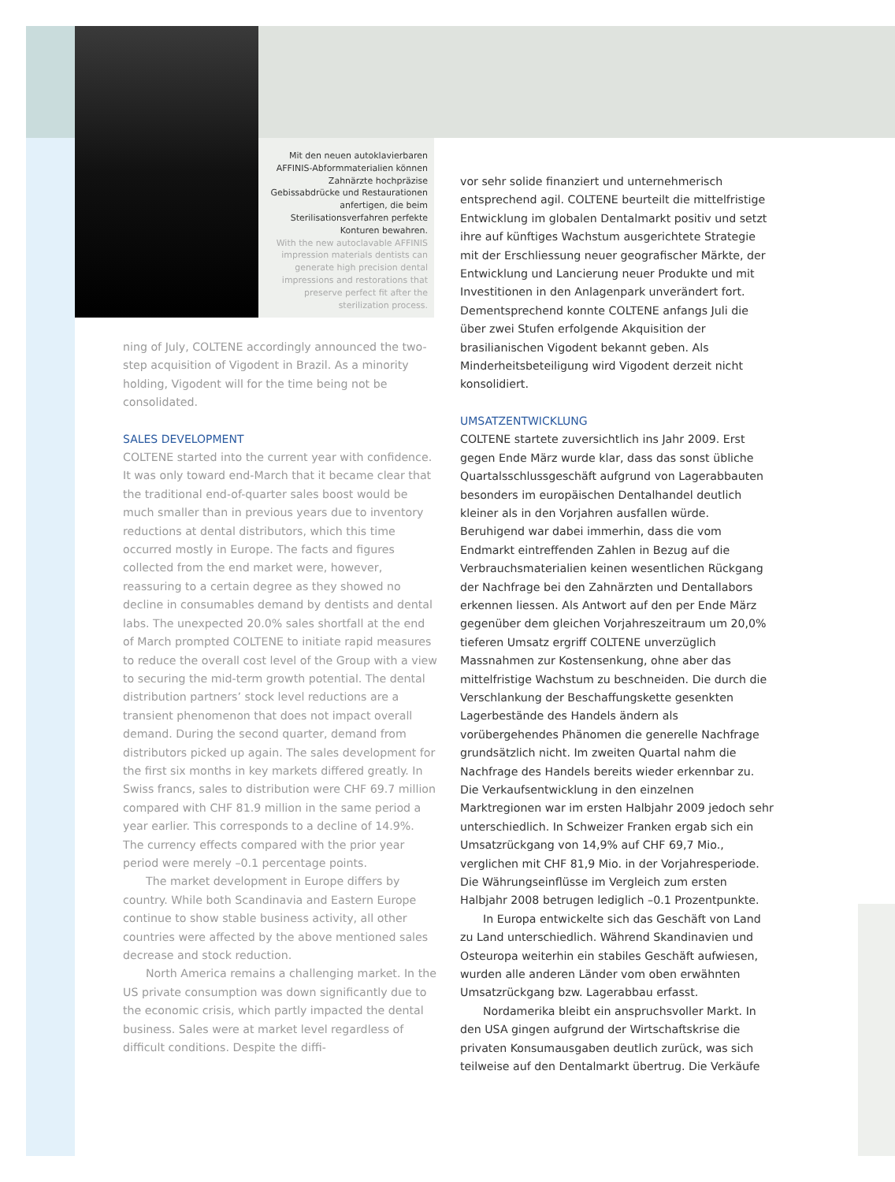Mit den neuen autoklavierbaren AFFINIS-Abformmaterialien können Zahnärzte hochpräzise Gebissabdrücke und Restaurationen anfertigen, die beim Sterilisationsverfahren perfekte Konturen bewahren.
With the new autoclavable AFFINIS impression materials dentists can generate high precision dental impressions and restorations that preserve perfect fit after the sterilization process.
ning of July, COLTENE accordingly announced the two-step acquisition of Vigodent in Brazil. As a minority holding, Vigodent will for the time being not be consolidated.
SALES DEVELOPMENT
COLTENE started into the current year with confidence. It was only toward end-March that it became clear that the traditional end-of-quarter sales boost would be much smaller than in previous years due to inventory reductions at dental distributors, which this time occurred mostly in Europe. The facts and figures collected from the end market were, however, reassuring to a certain degree as they showed no decline in consumables demand by dentists and dental labs. The unexpected 20.0% sales shortfall at the end of March prompted COLTENE to initiate rapid measures to reduce the overall cost level of the Group with a view to securing the mid-term growth potential. The dental distribution partners’ stock level reductions are a transient phenomenon that does not impact overall demand. During the second quarter, demand from distributors picked up again. The sales development for the first six months in key markets differed greatly. In Swiss francs, sales to distribution were CHF 69.7 million compared with CHF 81.9 million in the same period a year earlier. This corresponds to a decline of 14.9%. The currency effects compared with the prior year period were merely –0.1 percentage points.
The market development in Europe differs by country. While both Scandinavia and Eastern Europe continue to show stable business activity, all other countries were affected by the above mentioned sales decrease and stock reduction.
North America remains a challenging market. In the US private consumption was down significantly due to the economic crisis, which partly impacted the dental business. Sales were at market level regardless of difficult conditions. Despite the diffi-
vor sehr solide finanziert und unternehmerisch entsprechend agil. COLTENE beurteilt die mittelfristige Entwicklung im globalen Dentalmarkt positiv und setzt ihre auf künftiges Wachstum ausgerichtete Strategie mit der Erschliessung neuer geografischer Märkte, der Entwicklung und Lancierung neuer Produkte und mit Investitionen in den Anlagenpark unverändert fort. Dementsprechend konnte COLTENE anfangs Juli die über zwei Stufen erfolgende Akquisition der brasilianischen Vigodent bekannt geben. Als Minderheitsbeteiligung wird Vigodent derzeit nicht konsolidiert.
UMSATZENTWICKLUNG
COLTENE startete zuversichtlich ins Jahr 2009. Erst gegen Ende März wurde klar, dass das sonst übliche Quartalsschlussgeschäft aufgrund von Lagerabbauten besonders im europäischen Dentalhandel deutlich kleiner als in den Vorjahren ausfallen würde. Beruhigend war dabei immerhin, dass die vom Endmarkt eintreffenden Zahlen in Bezug auf die Verbrauchsmaterialien keinen wesentlichen Rückgang der Nachfrage bei den Zahnärzten und Dentallabors erkennen liessen. Als Antwort auf den per Ende März gegenüber dem gleichen Vorjahreszeitraum um 20,0% tieferen Umsatz ergriff COLTENE unverzüglich Massnahmen zur Kostensenkung, ohne aber das mittelfristige Wachstum zu beschneiden. Die durch die Verschlankung der Beschaffungskette gesenkten Lagerbestände des Handels ändern als vorübergehendes Phänomen die generelle Nachfrage grundsätzlich nicht. Im zweiten Quartal nahm die Nachfrage des Handels bereits wieder erkennbar zu. Die Verkaufsentwicklung in den einzelnen Marktregionen war im ersten Halbjahr 2009 jedoch sehr unterschiedlich. In Schweizer Franken ergab sich ein Umsatzrückgang von 14,9% auf CHF 69,7 Mio., verglichen mit CHF 81,9 Mio. in der Vorjahresperiode. Die Währungseinflüsse im Vergleich zum ersten Halbjahr 2008 betrugen lediglich –0.1 Prozentpunkte.
In Europa entwickelte sich das Geschäft von Land zu Land unterschiedlich. Während Skandinavien und Osteuropa weiterhin ein stabiles Geschäft aufwiesen, wurden alle anderen Länder vom oben erwähnten Umsatzrückgang bzw. Lagerabbau erfasst.
Nordamerika bleibt ein anspruchsvoller Markt. In den USA gingen aufgrund der Wirtschaftskrise die privaten Konsumausgaben deutlich zurück, was sich teilweise auf den Dentalmarkt übertrug. Die Verkäufe